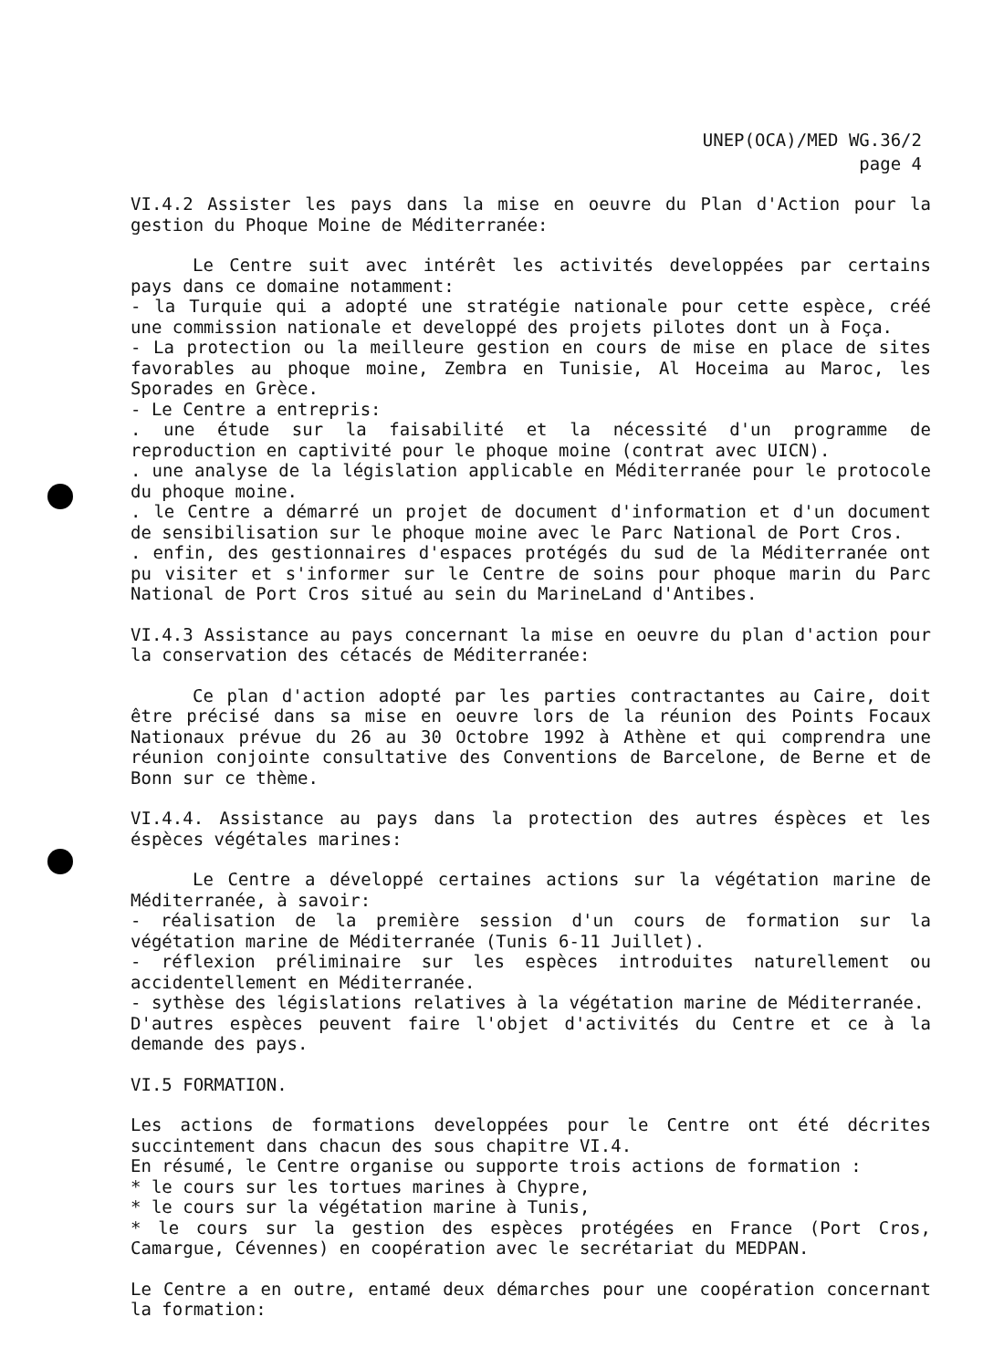UNEP(OCA)/MED WG.36/2
page 4
VI.4.2 Assister les pays dans la mise en oeuvre du Plan d'Action pour la gestion du Phoque Moine de Méditerranée:
Le Centre suit avec intérêt les activités developpées par certains pays dans ce domaine notamment:
- la Turquie qui a adopté une stratégie nationale pour cette espèce, créé une commission nationale et developpé des projets pilotes dont un à Foça.
- La protection ou la meilleure gestion en cours de mise en place de sites favorables au phoque moine, Zembra en Tunisie, Al Hoceima au Maroc, les Sporades en Grèce.
- Le Centre a entrepris:
. une étude sur la faisabilité et la nécessité d'un programme de reproduction en captivité pour le phoque moine (contrat avec UICN).
. une analyse de la législation applicable en Méditerranée pour le protocole du phoque moine.
. le Centre a démarré un projet de document d'information et d'un document de sensibilisation sur le phoque moine avec le Parc National de Port Cros.
. enfin, des gestionnaires d'espaces protégés du sud de la Méditerranée ont pu visiter et s'informer sur le Centre de soins pour phoque marin du Parc National de Port Cros situé au sein du MarineLand d'Antibes.
VI.4.3 Assistance au pays concernant la mise en oeuvre du plan d'action pour la conservation des cétacés de Méditerranée:
Ce plan d'action adopté par les parties contractantes au Caire, doit être précisé dans sa mise en oeuvre lors de la réunion des Points Focaux Nationaux prévue du 26 au 30 Octobre 1992 à Athène et qui comprendra une réunion conjointe consultative des Conventions de Barcelone, de Berne et de Bonn sur ce thème.
VI.4.4. Assistance au pays dans la protection des autres éspèces et les éspèces végétales marines:
Le Centre a développé certaines actions sur la végétation marine de Méditerranée, à savoir:
- réalisation de la première session d'un cours de formation sur la végétation marine de Méditerranée (Tunis 6-11 Juillet).
- réflexion préliminaire sur les espèces introduites naturellement ou accidentellement en Méditerranée.
- sythèse des législations relatives à la végétation marine de Méditerranée.
D'autres espèces peuvent faire l'objet d'activités du Centre et ce à la demande des pays.
VI.5 FORMATION.
Les actions de formations developpées pour le Centre ont été décrites succintement dans chacun des sous chapitre VI.4.
En résumé, le Centre organise ou supporte trois actions de formation :
* le cours sur les tortues marines à Chypre,
* le cours sur la végétation marine à Tunis,
* le cours sur la gestion des espèces protégées en France (Port Cros, Camargue, Cévennes) en coopération avec le secrétariat du MEDPAN.
Le Centre a en outre, entamé deux démarches pour une coopération concernant la formation: